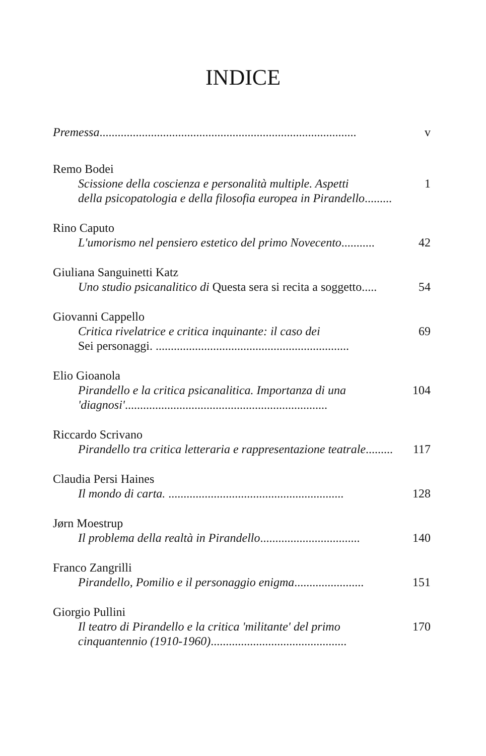INDICE
Premessa..................................................................................... v
Remo Bodei
Scissione della coscienza e personalità multiple. Aspetti
della psicopatologia e della filosofia europea in Pirandello......... 1
Rino Caputo
L'umorismo nel pensiero estetico del primo Novecento........... 42
Giuliana Sanguinetti Katz
Uno studio psicanalitico di Questa sera si recita a soggetto..... 54
Giovanni Cappello
Critica rivelatrice e critica inquinante: il caso dei
Sei personaggi. ................................................................ 69
Elio Gioanola
Pirandello e la critica psicanalitica. Importanza di una
'diagnosi'................................................................... 104
Riccardo Scrivano
Pirandello tra critica letteraria e rappresentazione teatrale......... 117
Claudia Persi Haines
Il mondo di carta. .......................................................... 128
Jørn Moestrup
Il problema della realtà in Pirandello................................. 140
Franco Zangrilli
Pirandello, Pomilio e il personaggio enigma....................... 151
Giorgio Pullini
Il teatro di Pirandello e la critica 'militante' del primo
cinquantennio (1910-1960)............................................. 170